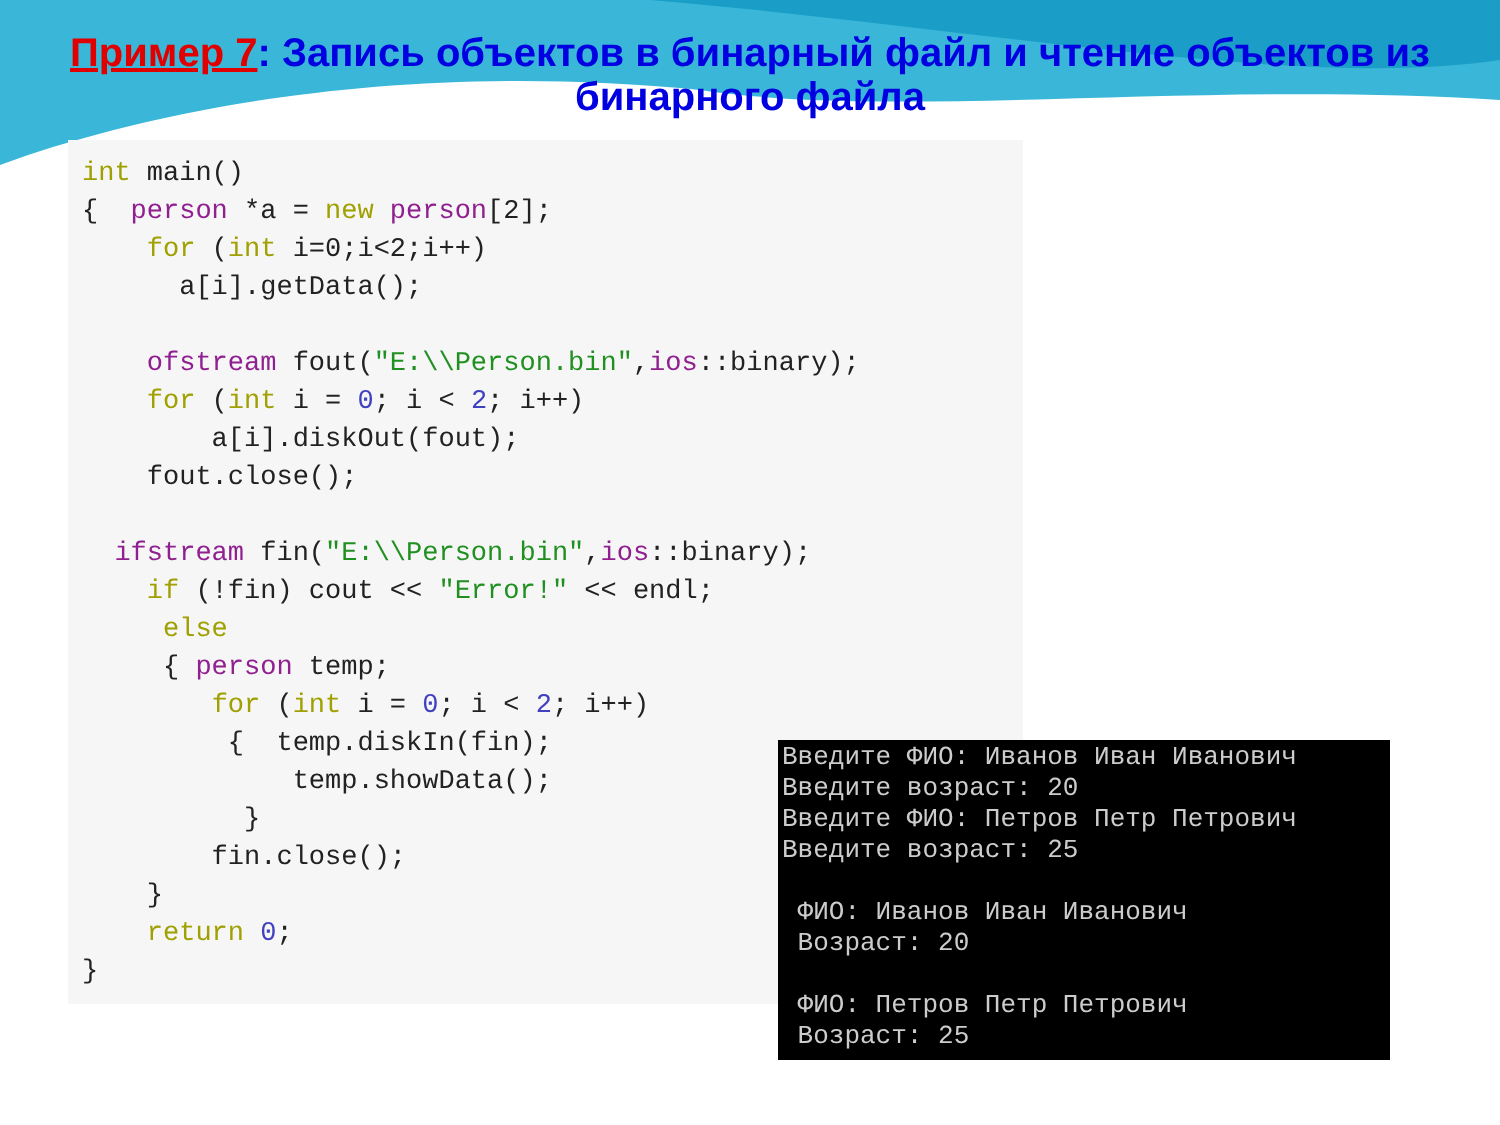Пример 7: Запись объектов в бинарный файл и чтение объектов из бинарного файла
int main() { person *a = new person[2]; for (int i=0;i<2;i++) a[i].getData(); ofstream fout("E:\\Person.bin",ios::binary); for (int i = 0; i < 2; i++) a[i].diskOut(fout); fout.close(); ifstream fin("E:\\Person.bin",ios::binary); if (!fin) cout << "Error!" << endl; else { person temp; for (int i = 0; i < 2; i++) { temp.diskIn(fin); temp.showData(); } fin.close(); } return 0; }
Введите ФИО: Иванов Иван Иванович Введите возраст: 20 Введите ФИО: Петров Петр Петрович Введите возраст: 25 ФИО: Иванов Иван Иванович Возраст: 20 ФИО: Петров Петр Петрович Возраст: 25